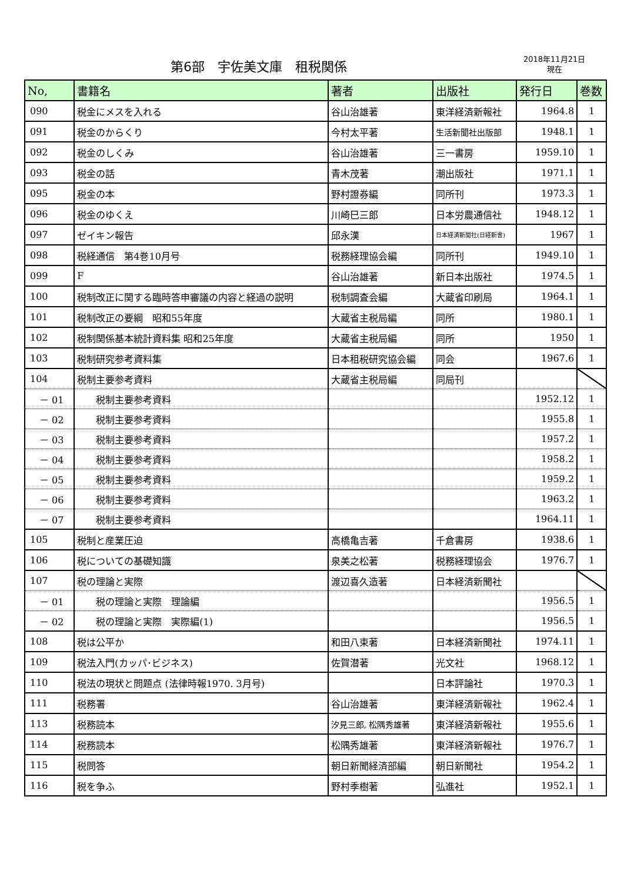第6部　宇佐美文庫　租税関係
2018年11月21日
現在
| No, | 書籍名 | 著者 | 出版社 | 発行日 | 巻数 |
| --- | --- | --- | --- | --- | --- |
| 090 | 税金にメスを入れる | 谷山治雄著 | 東洋経済新報社 | 1964.8 | 1 |
| 091 | 税金のからくり | 今村太平著 | 生活新聞社出版部 | 1948.1 | 1 |
| 092 | 税金のしくみ | 谷山治雄著 | 三一書房 | 1959.10 | 1 |
| 093 | 税金の話 | 青木茂著 | 潮出版社 | 1971.1 | 1 |
| 095 | 税金の本 | 野村證券編 | 同所刊 | 1973.3 | 1 |
| 096 | 税金のゆくえ | 川崎巳三郎 | 日本労農通信社 | 1948.12 | 1 |
| 097 | ゼイキン報告 | 邱永漢 | 日本経済新聞社(日経新書) | 1967 | 1 |
| 098 | 税経通信 第4巻10月号 | 税務経理協会編 | 同所刊 | 1949.10 | 1 |
| 099 | F | 谷山治雄著 | 新日本出版社 | 1974.5 | 1 |
| 100 | 税制改正に関する臨時答申審議の内容と経過の説明 | 税制調査会編 | 大蔵省印刷局 | 1964.1 | 1 |
| 101 | 税制改正の要綱 昭和55年度 | 大蔵省主税局編 | 同所 | 1980.1 | 1 |
| 102 | 税制関係基本統計資料集 昭和25年度 | 大蔵省主税局編 | 同所 | 1950 | 1 |
| 103 | 税制研究参考資料集 | 日本租税研究協会編 | 同会 | 1967.6 | 1 |
| 104 | 税制主要参考資料 | 大蔵省主税局編 | 同局刊 | | |
| － 01 | 税制主要参考資料 | | | 1952.12 | 1 |
| － 02 | 税制主要参考資料 | | | 1955.8 | 1 |
| － 03 | 税制主要参考資料 | | | 1957.2 | 1 |
| － 04 | 税制主要参考資料 | | | 1958.2 | 1 |
| － 05 | 税制主要参考資料 | | | 1959.2 | 1 |
| － 06 | 税制主要参考資料 | | | 1963.2 | 1 |
| － 07 | 税制主要参考資料 | | | 1964.11 | 1 |
| 105 | 税制と産業圧迫 | 高橋亀吉著 | 千倉書房 | 1938.6 | 1 |
| 106 | 税についての基礎知識 | 泉美之松著 | 税務経理協会 | 1976.7 | 1 |
| 107 | 税の理論と実際 | 渡辺喜久造著 | 日本経済新聞社 | | |
| － 01 | 税の理論と実際 理論編 | | | 1956.5 | 1 |
| － 02 | 税の理論と実際 実際編(1) | | | 1956.5 | 1 |
| 108 | 税は公平か | 和田八束著 | 日本経済新聞社 | 1974.11 | 1 |
| 109 | 税法入門(カッパ･ビジネス) | 佐賀潜著 | 光文社 | 1968.12 | 1 |
| 110 | 税法の現状と問題点 (法律時報1970. 3月号) | | 日本評論社 | 1970.3 | 1 |
| 111 | 税務署 | 谷山治雄著 | 東洋経済新報社 | 1962.4 | 1 |
| 113 | 税務読本 | 汐見三郎, 松隅秀雄著 | 東洋経済新報社 | 1955.6 | 1 |
| 114 | 税務読本 | 松隅秀雄著 | 東洋経済新報社 | 1976.7 | 1 |
| 115 | 税問答 | 朝日新聞経済部編 | 朝日新聞社 | 1954.2 | 1 |
| 116 | 税を争ふ | 野村季樹著 | 弘進社 | 1952.1 | 1 |